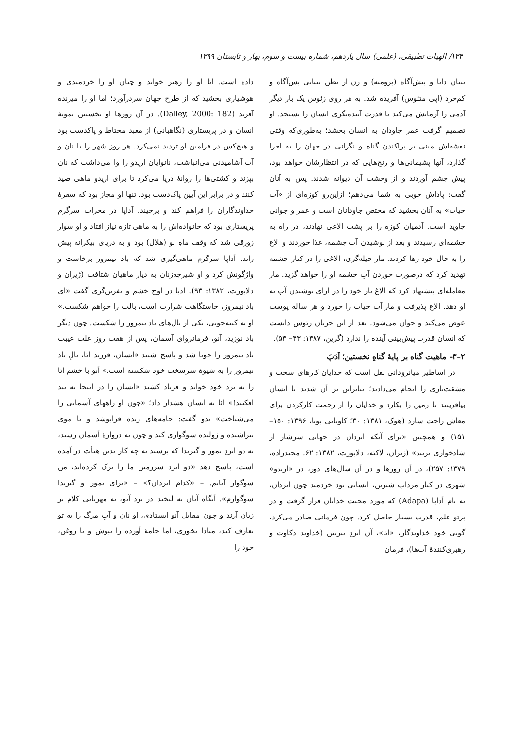۱۳۴/ الهیات تطبیقی، (علمی) سال یازدهم، شماره بیست و سوم، بهار و تابستان ۱۳۹۹
تیتان دانا و پیش‌آگاه (پرومته) و زن از بطن تیتانی پس‌آگاه و کم‌خرد (اپی متئوس) آفریده شد. به هر روی زئوس یک بار دیگر آدمی را آزمایش می‌کند تا قدرت آینده‌نگری انسان را بسنجد. او تصمیم گرفت عمر جاودان به انسان بخشد؛ به‌طوری‌که وقتی نقشه‌اش مبنی بر پراکندن گناه و نگرانی در جهان را به اجرا گذارد، آنها پشیمانی‌ها و رنج‌هایی که در انتظارشان خواهد بود، پیش چشم آوردند و از وحشت آن دیوانه شدند. پس به آنان گفت: پاداش خوبی به شما می‌دهم؛ ازاین‌رو کوزه‌ای از «آب حیات» به آنان بخشید که مختص جاودانان است و عمر و جوانی جاوید است. آدمیان کوزه را بر پشت الاغی نهادند، در راه به چشمه‌ای رسیدند و بعد از نوشیدن آب چشمه، غذا خوردند و الاغ را به حال خود رها کردند. مار حیله‌گری، الاغی را در کنار چشمه تهدید کرد که درصورت خوردن آبِ چشمه او را خواهد گزید. مار معامله‌ای پیشنهاد کرد که الاغ بار خود را در ازای نوشیدن آب به او دهد. الاغ پذیرفت و مار آب حیات را خورد و هر ساله پوست عوض می‌کند و جوان می‌شود. بعد از این جریان زئوس دانست که انسان قدرت پیش‌بینی آینده را ندارد (گرین، ۱۳۸۷: ۴۳– ۵۳).
۲–۳- ماهیت گناه بر پایهٔ گناهِ نخستین؛ اَدَپَ
در اساطیر میانرودانی نقل است که خدایان کارهای سخت و مشقت‌باری را انجام می‌دادند؛ بنابراین بر آن شدند تا انسان بیافرینند تا زمین را بکارد و خدایان را از زحمت کارکردن برای معاش راحت سازد (هوک، ۱۳۸۱: ۳۰؛ کاویانی پویا، ۱۳۹۶: ۱۵۰–۱۵۱) و همچنین «برای آنکه ایزدان در جهانی سرشار از شادخواری بزیند» (ژیران، لاکئه، دلاپورت، ۱۳۸۲: ۶۲. مجیدزاده، ۱۳۷۹: ۲۵۷)، در آن روزها و در آن سال‌های دور، در «اریدو» شهری در کنار مرداب شیرین، انسانی بود خردمند چون ایزدان، به نام آداپا (Adapa) که مورد محبت خدایان قرار گرفت و در پرتو علم، قدرت بسیار حاصل کرد. چون فرمانی صادر می‌کرد، گویی خود خداوندگار، «ائا»، آن ایزدِ تیزبین (خداوند ذکاوت و رهبری‌کنندهٔ آب‌ها)، فرمان
داده است. ائا او را رهبر خواند و چنان او را خردمندی و هوشیاری بخشید که از طرح جهان سردرآورد؛ اما او را میرنده آفرید (Dalley, 2000: 182). در آن روزها او نخستین نمونهٔ انسان و در پریستاری (نگاهبانی) از معبد محتاط و پاکدست بود و هیچ‌کس در فرامین او تردید نمی‌کرد. هر روز شهر را با نان و آب آشامیدنی می‌انباشت، نانوایان اریدو را وا می‌داشت که نان بپزند و کشتی‌ها را روانهٔ دریا می‌کرد تا برای اریدو ماهی صید کنند و در برابر این آیین پاک‌دست بود. تنها او مجاز بود که سفرهٔ خداوندگاران را فراهم کند و برچیند. آداپا در محراب سرگرم پریستاری بود که خانواده‌اش را به ماهی تازه نیاز افتاد و او سوار زورقی شد که وقف ماهِ نو (هلال) بود و به دریای بیکرانه پیش راند. آداپا سرگرم ماهی‌گیری شد که باد نیمروز برخاست و واژگونش کرد و او شیرجه‌زنان به دیار ماهیان شتافت (ژیران و دلاپورت، ۱۳۸۲: ۹۳). ادپا در اوج خشم و نفرین‌گری گفت «ای باد نیمروز، خاستگاهت شرارت است، بالت را خواهم شکست.» او به کینه‌جویی، یکی از بال‌های باد نیمروز را شکست. چون دیگر باد نوزید، آنو، فرمانروای آسمان، پس از هفت روز علت غیبت باد نیمروز را جویا شد و پاسخ شنید «انسان، فرزند ائا، بالِ باد نیمروز را به شیوهٔ سرسخت خود شکسته است.» آنو با خشم ائا را به نزد خود خواند و فریاد کشید «انسان را در اینجا به بند افکنید!» ائا به انسان هشدار داد؛ «چون او راههای آسمانی را می‌شناخت» بدو گفت: جامه‌های ژنده فراپوشد و با موی نتراشیده و ژولیده سوگواری کند و چون به دروازهٔ آسمان رسید، به دو ایزدِ تموز و گیزیدا که پرسند به چه کار بدین هیأت در آمده است، پاسخ دهد «دو ایزد سرزمین ما را ترک کرده‌اند، من سوگوار آنانم. – «کدام ایزدان؟» – «برای تموز و گیزیدا سوگوارم». آنگاه آنان به لبخند در نزد آنو، به مهربانی کلام بر زبان آرند و چون مقابل آنو ایستادی، او نان و آبِ مرگ را به تو تعارف کند، مبادا بخوری، اما جامهٔ آورده را بپوش و با روغن، خود را